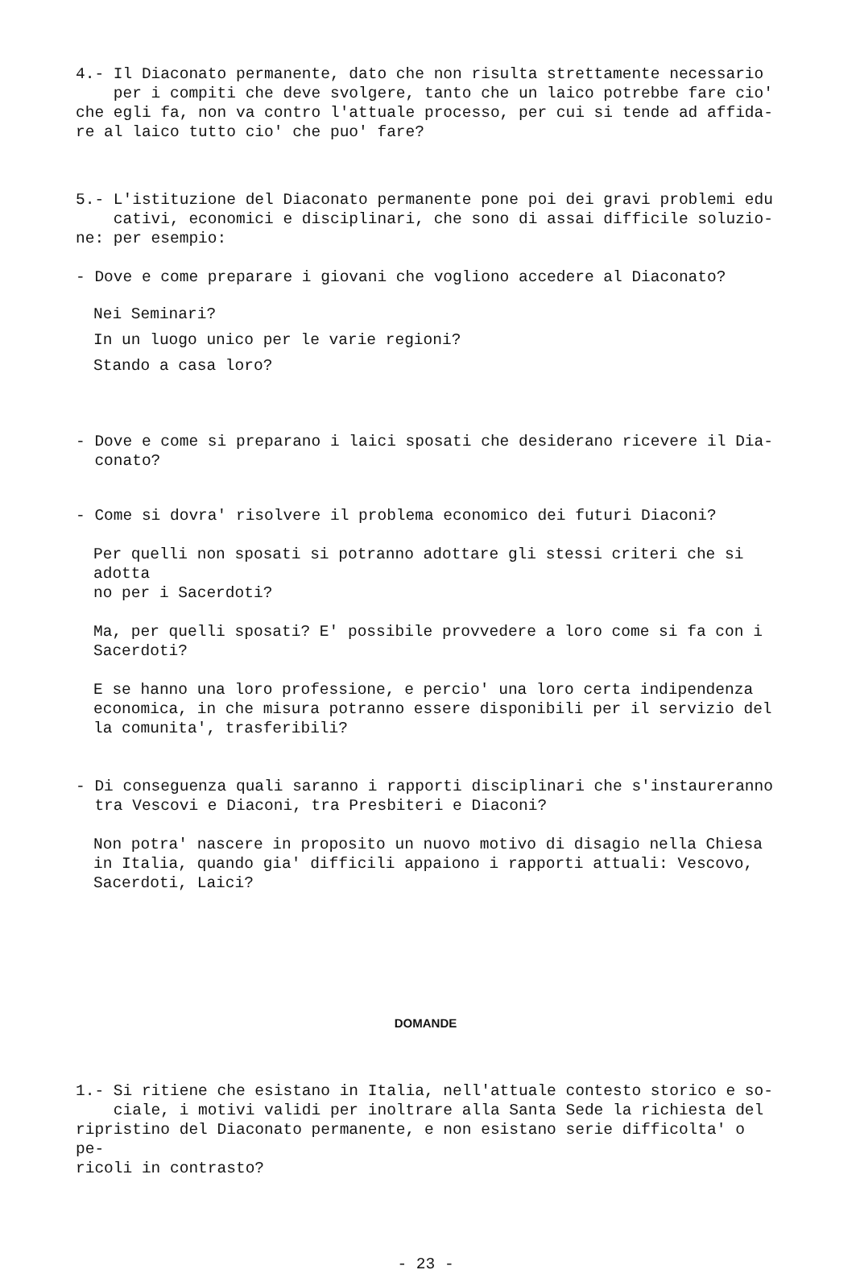4.- Il Diaconato permanente, dato che non risulta strettamente necessario
per i compiti che deve svolgere, tanto che un laico potrebbe fare cio'
che egli fa, non va contro l'attuale processo, per cui si tende ad affida-
re al laico tutto cio' che puo' fare?
5.- L'istituzione del Diaconato permanente pone poi dei gravi problemi edu
cativi, economici e disciplinari, che sono di assai difficile soluzio-
ne: per esempio:
- Dove e come preparare i giovani che vogliono accedere al Diaconato?
Nei Seminari?
In un luogo unico per le varie regioni?
Stando a casa loro?
- Dove e come si preparano i laici sposati che desiderano ricevere il Dia-
conato?
- Come si dovra' risolvere il problema economico dei futuri Diaconi?
Per quelli non sposati si potranno adottare gli stessi criteri che si adotta
no per i Sacerdoti?
Ma, per quelli sposati? E' possibile provvedere a loro come si fa con i
Sacerdoti?
E se hanno una loro professione, e percio' una loro certa indipendenza
economica, in che misura potranno essere disponibili per il servizio del
la comunita', trasferibili?
- Di conseguenza quali saranno i rapporti disciplinari che s'instaureranno
tra Vescovi e Diaconi, tra Presbiteri e Diaconi?
Non potra' nascere in proposito un nuovo motivo di disagio nella Chiesa
in Italia, quando gia' difficili appaiono i rapporti attuali: Vescovo,
Sacerdoti, Laici?
DOMANDE
1.- Si ritiene che esistano in Italia, nell'attuale contesto storico e so-
ciale, i motivi validi per inoltrare alla Santa Sede la richiesta del
ripristino del Diaconato permanente, e non esistano serie difficolta' o pe-
ricoli in contrasto?
- 23 -